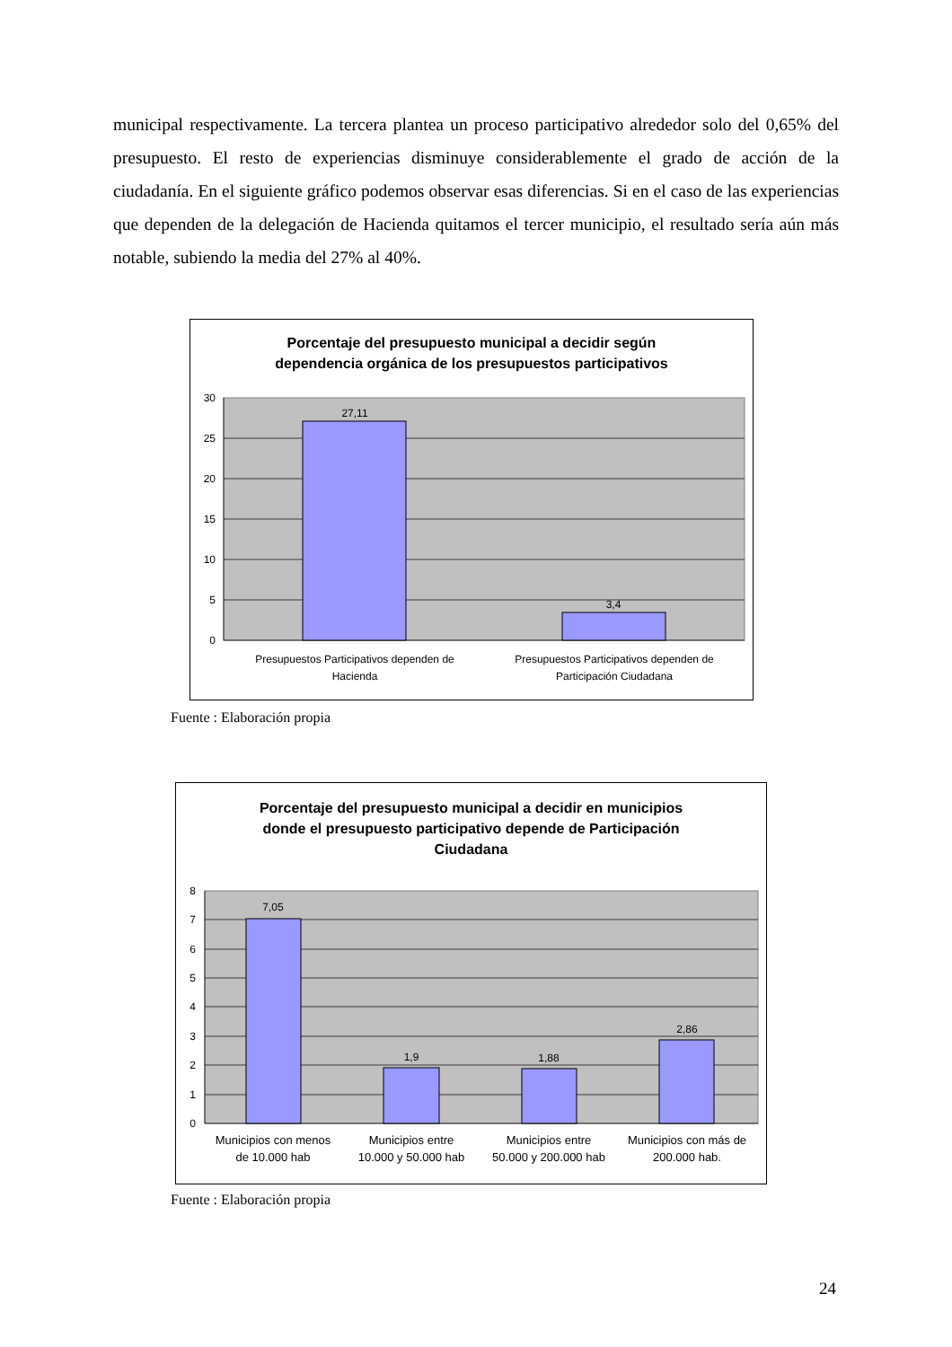municipal respectivamente. La tercera plantea un proceso participativo alrededor solo del 0,65% del presupuesto. El resto de experiencias disminuye considerablemente el grado de acción de la ciudadanía. En el siguiente gráfico podemos observar esas diferencias. Si en el caso de las experiencias que dependen de la delegación de Hacienda quitamos el tercer municipio, el resultado sería aún más notable, subiendo la media del 27% al 40%.
Porcentaje del presupuesto municipal a decidir según
dependencia orgánica de los presupuestos participativos
27,11
3,4
30
25
20
15
10
5
0
Presupuestos Participativos dependen de
Hacienda
Presupuestos Participativos dependen de
Participación Ciudadana
Fuente : Elaboración propia
Porcentaje del presupuesto municipal a decidir en municipios
donde el presupuesto participativo depende de Participación
Ciudadana
7,05
1,9
1,88
2,86
8
7
6
5
4
3
2
1
0
Municipios con menos
de 10.000 hab
Municipios entre
10.000 y 50.000 hab
Municipios entre
50.000 y 200.000 hab
Municipios con más de
200.000 hab.
Fuente : Elaboración propia
24